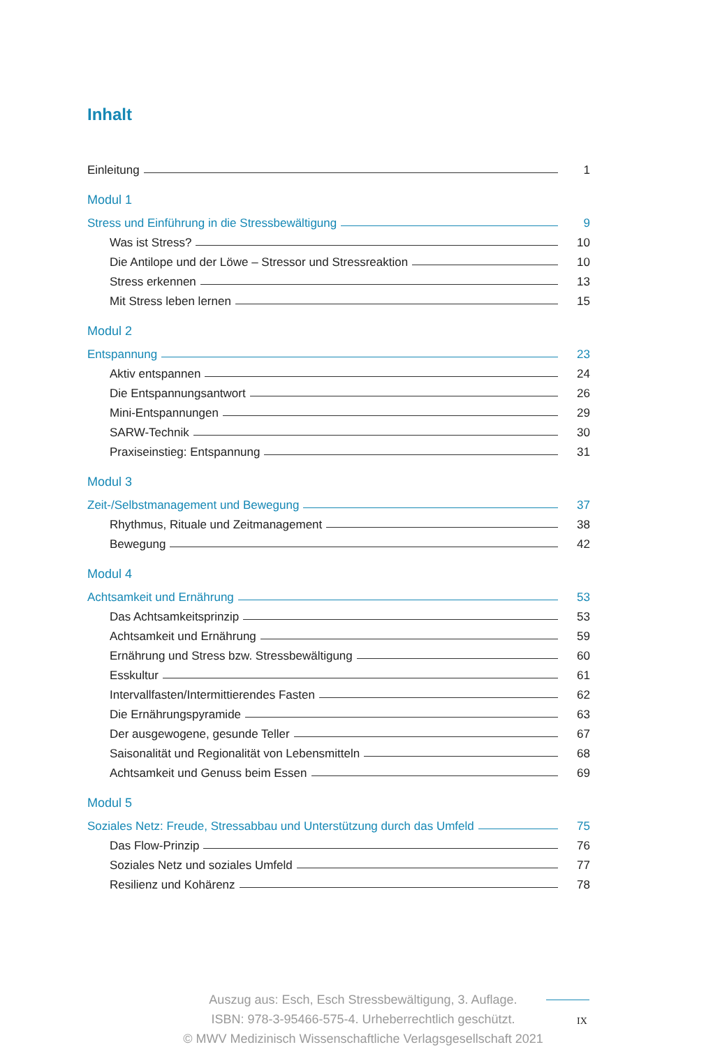Inhalt
Einleitung 1
Modul 1
Stress und Einführung in die Stressbewältigung 9
Was ist Stress? 10
Die Antilope und der Löwe – Stressor und Stressreaktion 10
Stress erkennen 13
Mit Stress leben lernen 15
Modul 2
Entspannung 23
Aktiv entspannen 24
Die Entspannungsantwort 26
Mini-Entspannungen 29
SARW-Technik 30
Praxiseinstieg: Entspannung 31
Modul 3
Zeit-/Selbstmanagement und Bewegung 37
Rhythmus, Rituale und Zeitmanagement 38
Bewegung 42
Modul 4
Achtsamkeit und Ernährung 53
Das Achtsamkeitsprinzip 53
Achtsamkeit und Ernährung 59
Ernährung und Stress bzw. Stressbewältigung 60
Esskultur 61
Intervallfasten/Intermittierendes Fasten 62
Die Ernährungspyramide 63
Der ausgewogene, gesunde Teller 67
Saisonalität und Regionalität von Lebensmitteln 68
Achtsamkeit und Genuss beim Essen 69
Modul 5
Soziales Netz: Freude, Stressabbau und Unterstützung durch das Umfeld 75
Das Flow-Prinzip 76
Soziales Netz und soziales Umfeld 77
Resilienz und Kohärenz 78
Auszug aus: Esch, Esch Stressbewältigung, 3. Auflage.
ISBN: 978-3-95466-575-4. Urheberrechtlich geschützt.
© MWV Medizinisch Wissenschaftliche Verlagsgesellschaft 2021
IX